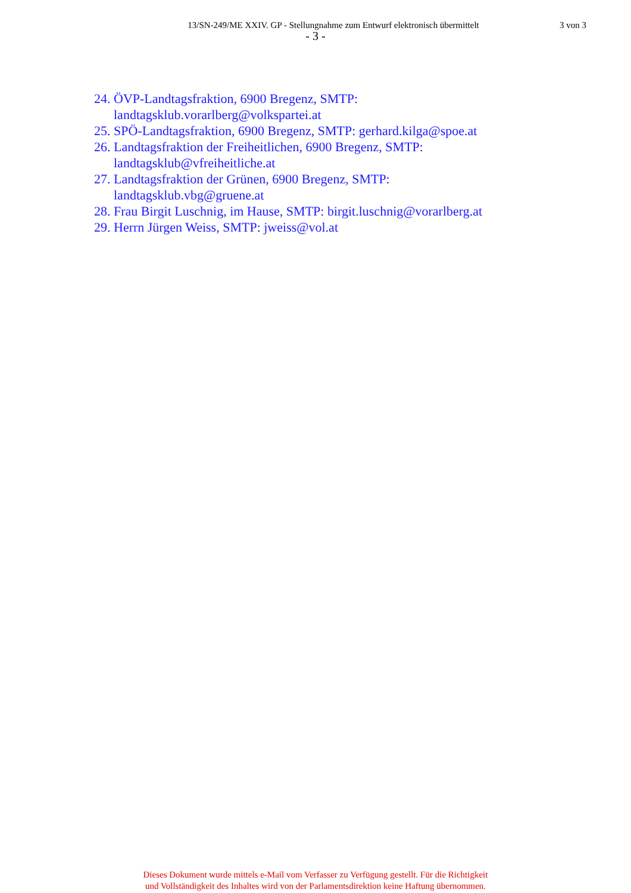13/SN-249/ME XXIV. GP - Stellungnahme zum Entwurf elektronisch übermittelt
3 von 3
- 3 -
24. ÖVP-Landtagsfraktion, 6900 Bregenz, SMTP:
landtagsklub.vorarlberg@volkspartei.at
25. SPÖ-Landtagsfraktion, 6900 Bregenz, SMTP: gerhard.kilga@spoe.at
26. Landtagsfraktion der Freiheitlichen, 6900 Bregenz, SMTP:
landtagsklub@vfreiheitliche.at
27. Landtagsfraktion der Grünen, 6900 Bregenz, SMTP:
landtagsklub.vbg@gruene.at
28. Frau Birgit Luschnig, im Hause, SMTP: birgit.luschnig@vorarlberg.at
29. Herrn Jürgen Weiss, SMTP: jweiss@vol.at
Dieses Dokument wurde mittels e-Mail vom Verfasser zu Verfügung gestellt. Für die Richtigkeit
und Vollständigkeit des Inhaltes wird von der Parlamentsdirektion keine Haftung übernommen.